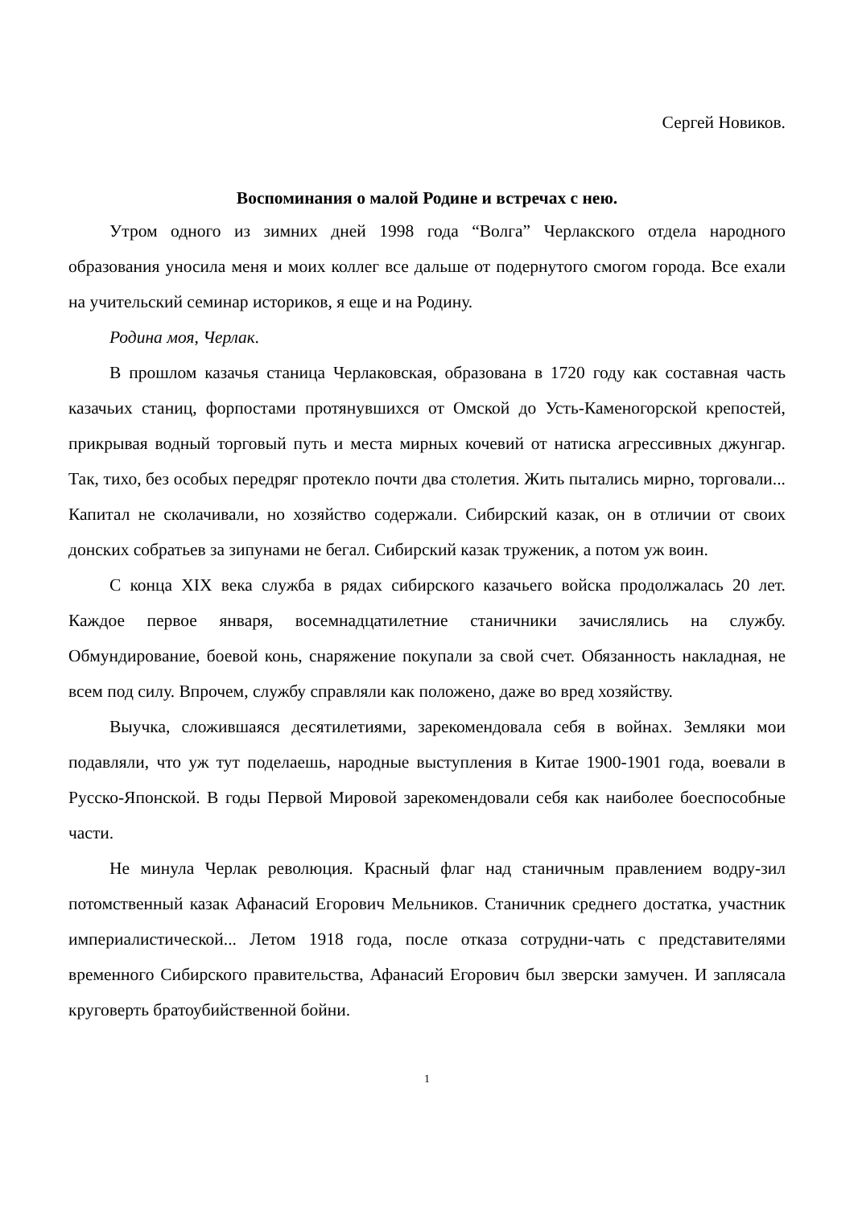Сергей Новиков.
Воспоминания о малой Родине и встречах с нею.
Утром одного из зимних дней 1998 года “Волга” Черлакского отдела народного образования уносила меня и моих коллег все дальше от подернутого смогом города. Все ехали на учительский семинар историков, я еще и на Родину.
Родина моя, Черлак.
В прошлом казачья станица Черлаковская, образована в 1720 году как составная часть казачьих станиц, форпостами протянувшихся от Омской до Усть-Каменогорской крепостей, прикрывая водный торговый путь и места мирных кочевий от натиска агрессивных джунгар. Так, тихо, без особых передряг протекло почти два столетия. Жить пытались мирно, торговали... Капитал не сколачивали, но хозяйство содержали. Сибирский казак, он в отличии от своих донских собратьев за зипунами не бегал. Сибирский казак труженик, а потом уж воин.
С конца XIX века служба в рядах сибирского казачьего войска продолжалась 20 лет. Каждое первое января, восемнадцатилетние станичники зачислялись на службу. Обмундирование, боевой конь, снаряжение покупали за свой счет. Обязанность накладная, не всем под силу. Впрочем, службу справляли как положено, даже во вред хозяйству.
Выучка, сложившаяся десятилетиями, зарекомендовала себя в войнах. Земляки мои подавляли, что уж тут поделаешь, народные выступления в Китае 1900-1901 года, воевали в Русско-Японской. В годы Первой Мировой зарекомендовали себя как наиболее боеспособные части.
Не минула Черлак революция. Красный флаг над станичным правлением водру-зил потомственный казак Афанасий Егорович Мельников. Станичник среднего достатка, участник империалистической... Летом 1918 года, после отказа сотрудни-чать с представителями временного Сибирского правительства, Афанасий Егорович был зверски замучен. И заплясала круговерть братоубийственной бойни.
1